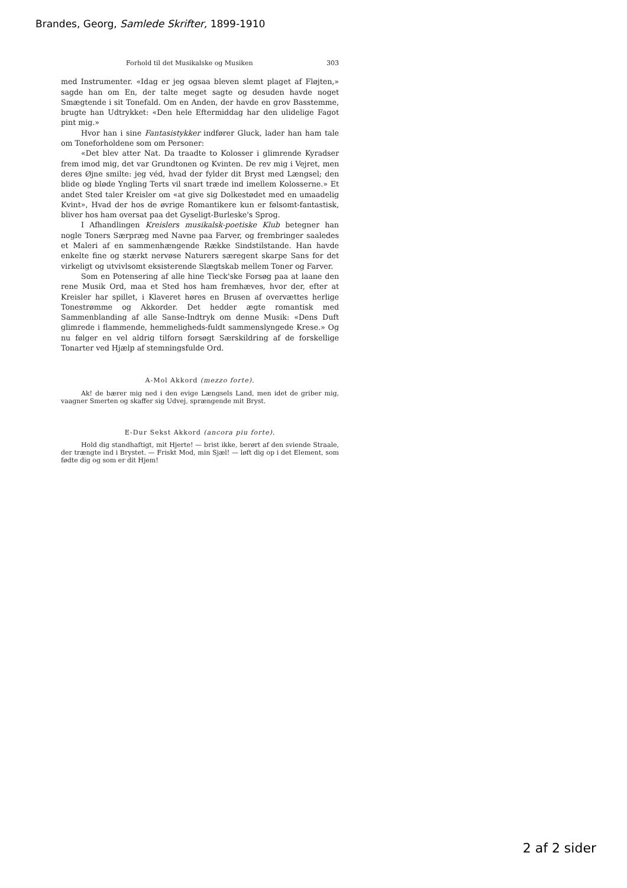Brandes, Georg, Samlede Skrifter, 1899-1910
Forhold til det Musikalske og Musiken 303
med Instrumenter. «Idag er jeg ogsaa bleven slemt plaget af Fløjten,» sagde han om En, der talte meget sagte og desuden havde noget Smægtende i sit Tonefald. Om en Anden, der havde en grov Basstemme, brugte han Udtrykket: «Den hele Eftermiddag har den ulidelige Fagot pint mig.»
Hvor han i sine Fantasistykker indfører Gluck, lader han ham tale om Toneforholdene som om Personer:
«Det blev atter Nat. Da traadte to Kolosser i glimrende Kyradser frem imod mig, det var Grundtonen og Kvinten. De rev mig i Vejret, men deres Øjne smilte: jeg véd, hvad der fylder dit Bryst med Længsel; den blide og bløde Yngling Terts vil snart træde ind imellem Kolosserne.» Et andet Sted taler Kreisler om «at give sig Dolkestødet med en umaadelig Kvint», Hvad der hos de øvrige Romantikere kun er følsomt-fantastisk, bliver hos ham oversat paa det Gyseligt-Burleske's Sprog.
I Afhandlingen Kreislers musikalsk-poetiske Klub betegner han nogle Toners Særpræg med Navne paa Farver, og frembringer saaledes et Maleri af en sammenhængende Række Sindstilstande. Han havde enkelte fine og stærkt nervøse Naturers særegent skarpe Sans for det virkeligt og utvivlsomt eksisterende Slægtskab mellem Toner og Farver.
Som en Potensering af alle hine Tieck'ske Forsøg paa at laane den rene Musik Ord, maa et Sted hos ham fremhæves, hvor der, efter at Kreisler har spillet, i Klaveret høres en Brusen af overvættes herlige Tonestrømme og Akkorder. Det hedder ægte romantisk med Sammenblanding af alle Sanse-Indtryk om denne Musik: «Dens Duft glimrede i flammende, hemmeligheds-fuldt sammenslyngede Krese.» Og nu følger en vel aldrig tilforn forsøgt Særskildring af de forskellige Tonarter ved Hjælp af stemningsfulde Ord.
A-Mol Akkord (mezzo forte).
Ak! de bærer mig ned i den evige Længsels Land, men idet de griber mig, vaagner Smerten og skaffer sig Udvej, sprængende mit Bryst.
E-Dur Sekst Akkord (ancora piu forte).
Hold dig standhaftigt, mit Hjerte! — brist ikke, berørt af den sviende Straale, der trængte ind i Brystet. — Friskt Mod, min Sjæl! — løft dig op i det Element, som fødte dig og som er dit Hjem!
2 af 2 sider